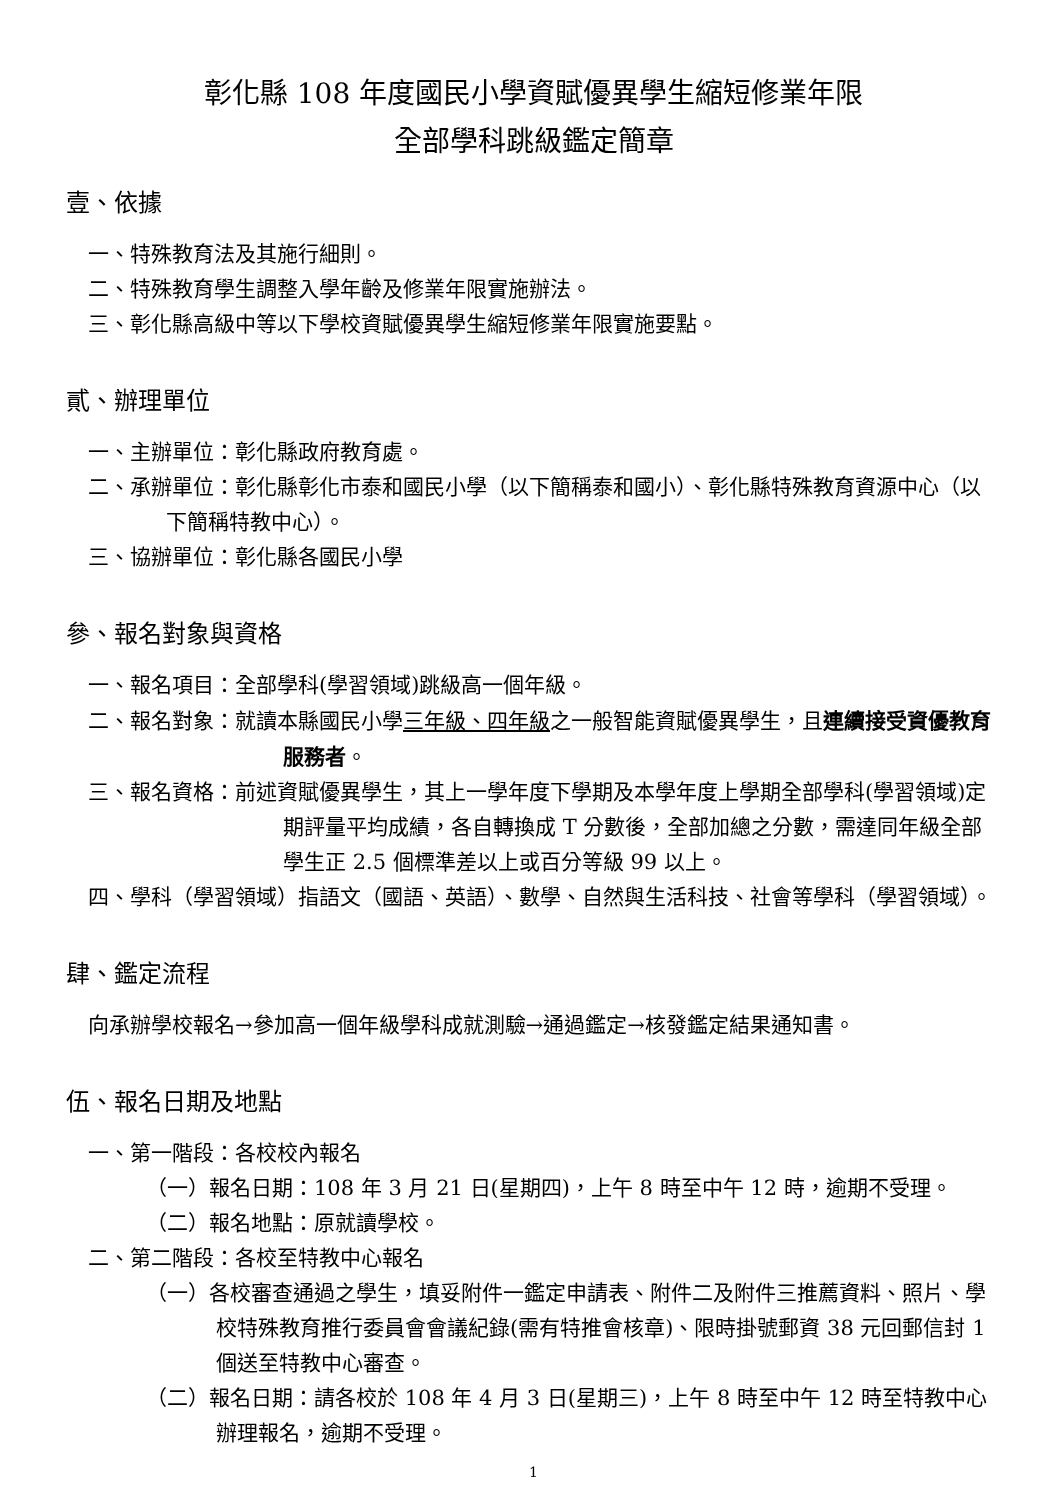彰化縣 108 年度國民小學資賦優異學生縮短修業年限
全部學科跳級鑑定簡章
壹、依據
一、特殊教育法及其施行細則。
二、特殊教育學生調整入學年齡及修業年限實施辦法。
三、彰化縣高級中等以下學校資賦優異學生縮短修業年限實施要點。
貳、辦理單位
一、主辦單位：彰化縣政府教育處。
二、承辦單位：彰化縣彰化市泰和國民小學（以下簡稱泰和國小）、彰化縣特殊教育資源中心（以下簡稱特教中心）。
三、協辦單位：彰化縣各國民小學
參、報名對象與資格
一、報名項目：全部學科(學習領域)跳級高一個年級。
二、報名對象：就讀本縣國民小學三年級、四年級之一般智能資賦優異學生，且連續接受資優教育服務者。
三、報名資格：前述資賦優異學生，其上一學年度下學期及本學年度上學期全部學科(學習領域)定期評量平均成績，各自轉換成 T 分數後，全部加總之分數，需達同年級全部學生正 2.5 個標準差以上或百分等級 99 以上。
四、學科（學習領域）指語文（國語、英語）、數學、自然與生活科技、社會等學科（學習領域）。
肆、鑑定流程
向承辦學校報名→參加高一個年級學科成就測驗→通過鑑定→核發鑑定結果通知書。
伍、報名日期及地點
一、第一階段：各校校內報名
（一）報名日期：108 年 3 月 21 日(星期四)，上午 8 時至中午 12 時，逾期不受理。
（二）報名地點：原就讀學校。
二、第二階段：各校至特教中心報名
（一）各校審查通過之學生，填妥附件一鑑定申請表、附件二及附件三推薦資料、照片、學校特殊教育推行委員會會議紀錄(需有特推會核章)、限時掛號郵資 38 元回郵信封 1 個送至特教中心審查。
（二）報名日期：請各校於 108 年 4 月 3 日(星期三)，上午 8 時至中午 12 時至特教中心辦理報名，逾期不受理。
1